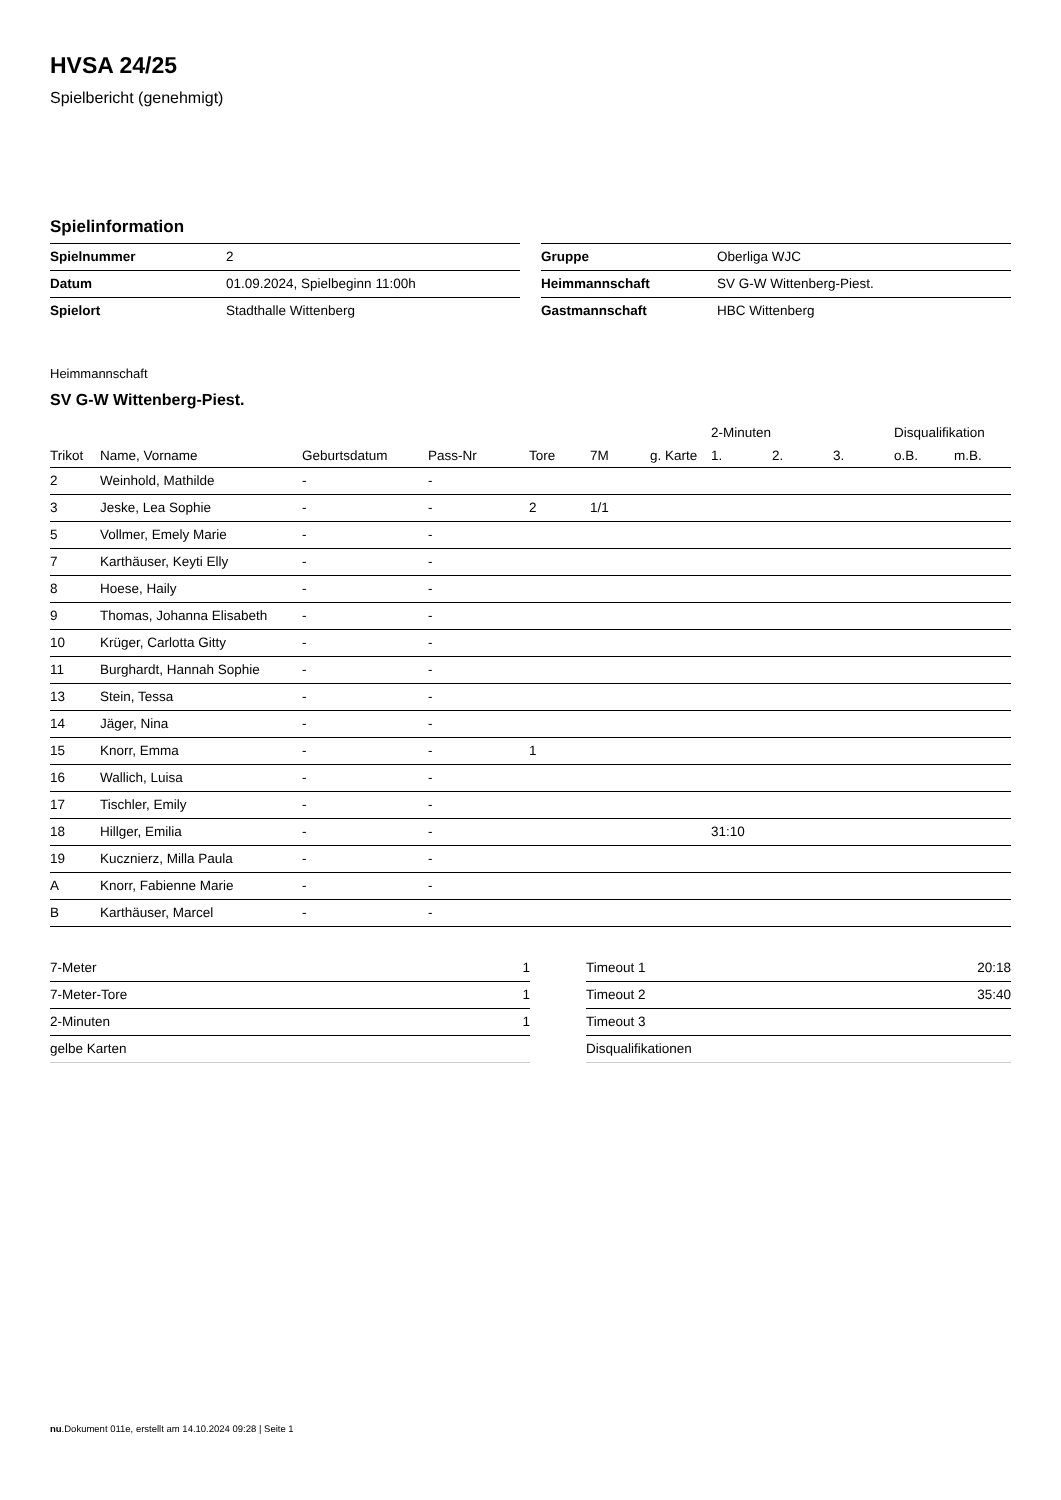HVSA 24/25
Spielbericht (genehmigt)
Spielinformation
| Spielnummer | 2 |
| Datum | 01.09.2024, Spielbeginn 11:00h |
| Spielort | Stadthalle Wittenberg |
| Gruppe | Oberliga WJC |
| Heimmannschaft | SV G-W Wittenberg-Piest. |
| Gastmannschaft | HBC Wittenberg |
Heimmannschaft
SV G-W Wittenberg-Piest.
| | | | | | | | 2-Minuten | | | Disqualifikation | |
| --- | --- | --- | --- | --- | --- | --- | --- | --- | --- | --- | --- |
| Trikot | Name, Vorname | Geburtsdatum | Pass-Nr | Tore | 7M | g. Karte | 1. | 2. | 3. | o.B. | m.B. |
| 2 | Weinhold, Mathilde | - | - | | | | | | | | |
| 3 | Jeske, Lea Sophie | - | - | 2 | 1/1 | | | | | | |
| 5 | Vollmer, Emely Marie | - | - | | | | | | | | |
| 7 | Karthäuser, Keyti Elly | - | - | | | | | | | | |
| 8 | Hoese, Haily | - | - | | | | | | | | |
| 9 | Thomas, Johanna Elisabeth | - | - | | | | | | | | |
| 10 | Krüger, Carlotta Gitty | - | - | | | | | | | | |
| 11 | Burghardt, Hannah Sophie | - | - | | | | | | | | |
| 13 | Stein, Tessa | - | - | | | | | | | | |
| 14 | Jäger, Nina | - | - | | | | | | | | |
| 15 | Knorr, Emma | - | - | 1 | | | | | | | |
| 16 | Wallich, Luisa | - | - | | | | | | | | |
| 17 | Tischler, Emily | - | - | | | | | | | | |
| 18 | Hillger, Emilia | - | - | | | | 31:10 | | | | |
| 19 | Kucznierz, Milla Paula | - | - | | | | | | | | |
| A | Knorr, Fabienne Marie | - | - | | | | | | | | |
| B | Karthäuser, Marcel | - | - | | | | | | | | |
| 7-Meter | 1 |
| 7-Meter-Tore | 1 |
| 2-Minuten | 1 |
| gelbe Karten | |
| Timeout 1 | 20:18 |
| Timeout 2 | 35:40 |
| Timeout 3 | |
| Disqualifikationen | |
nu.Dokument 011e, erstellt am 14.10.2024 09:28 | Seite 1